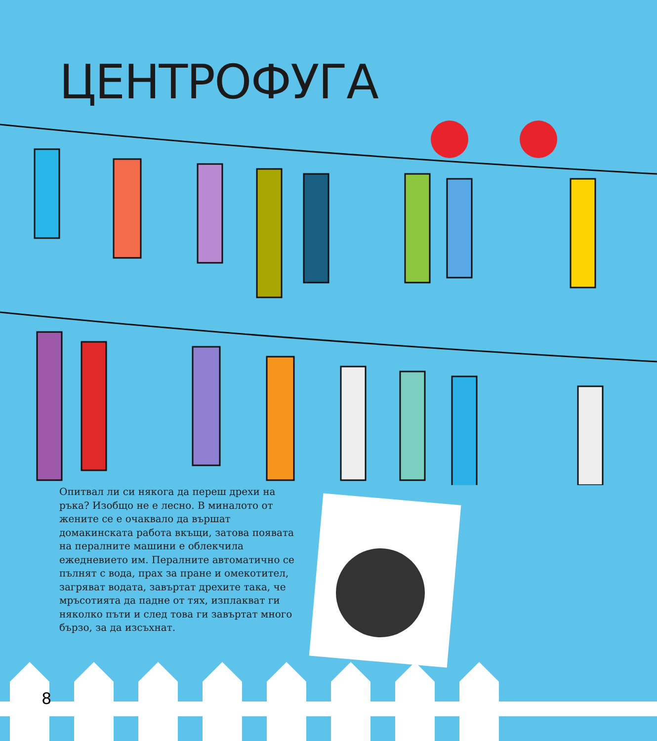ЦЕНТРОФУГА
Опитвал ли си някога да переш дрехи на ръка? Изобщо не е лесно. В миналото от жените се е очаквало да вършат домакинската работа вкъщи, затова появата на пералните машини е облекчила ежедневието им. Пералните автоматично се пълнят с вода, прах за пране и омекотител, загряват водата, завъртат дрехите така, че мръсотията да падне от тях, изплакват ги няколко пъти и след това ги завъртат много бързо, за да изсъхнат.
8